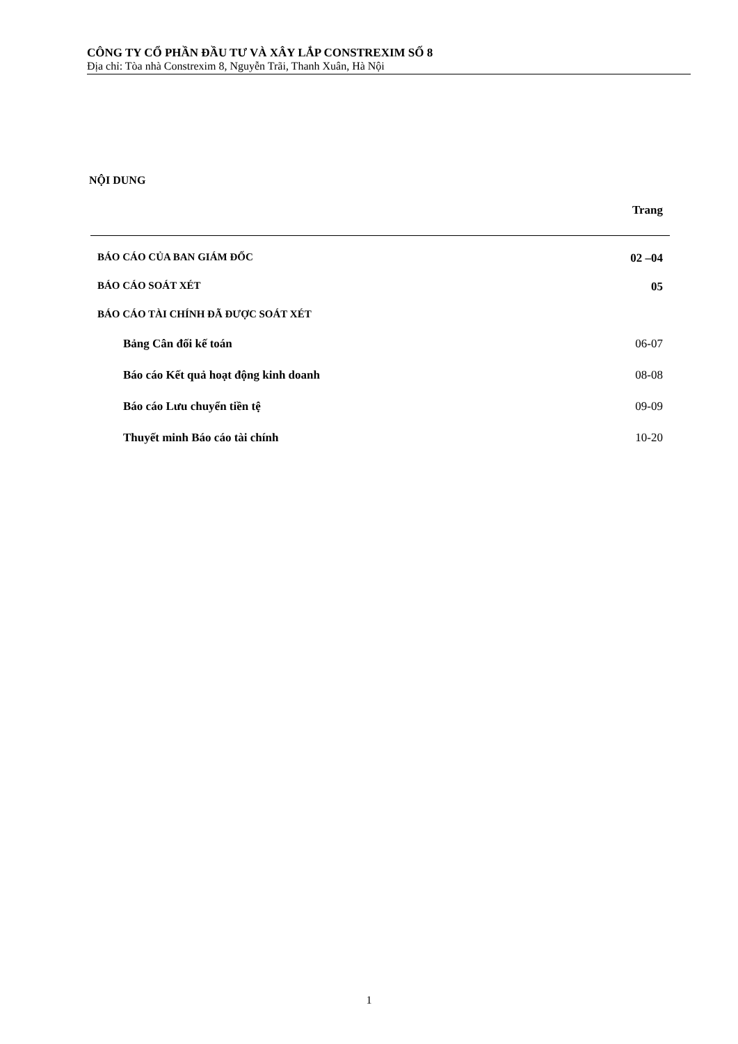CÔNG TY CỔ PHẦN ĐẦU TƯ VÀ XÂY LẮP CONSTREXIM SỐ 8
Địa chỉ: Tòa nhà Constrexim 8, Nguyễn Trãi, Thanh Xuân, Hà Nội
NỘI DUNG
Trang
BÁO CÁO CỦA BAN GIÁM ĐỐC 02 –04
BÁO CÁO SOÁT XÉT 05
BÁO CÁO TÀI CHÍNH ĐÃ ĐƯỢC SOÁT XÉT
Bảng Cân đối kế toán 06-07
Báo cáo Kết quả hoạt động kinh doanh 08-08
Báo cáo Lưu chuyển tiền tệ 09-09
Thuyết minh Báo cáo tài chính 10-20
1